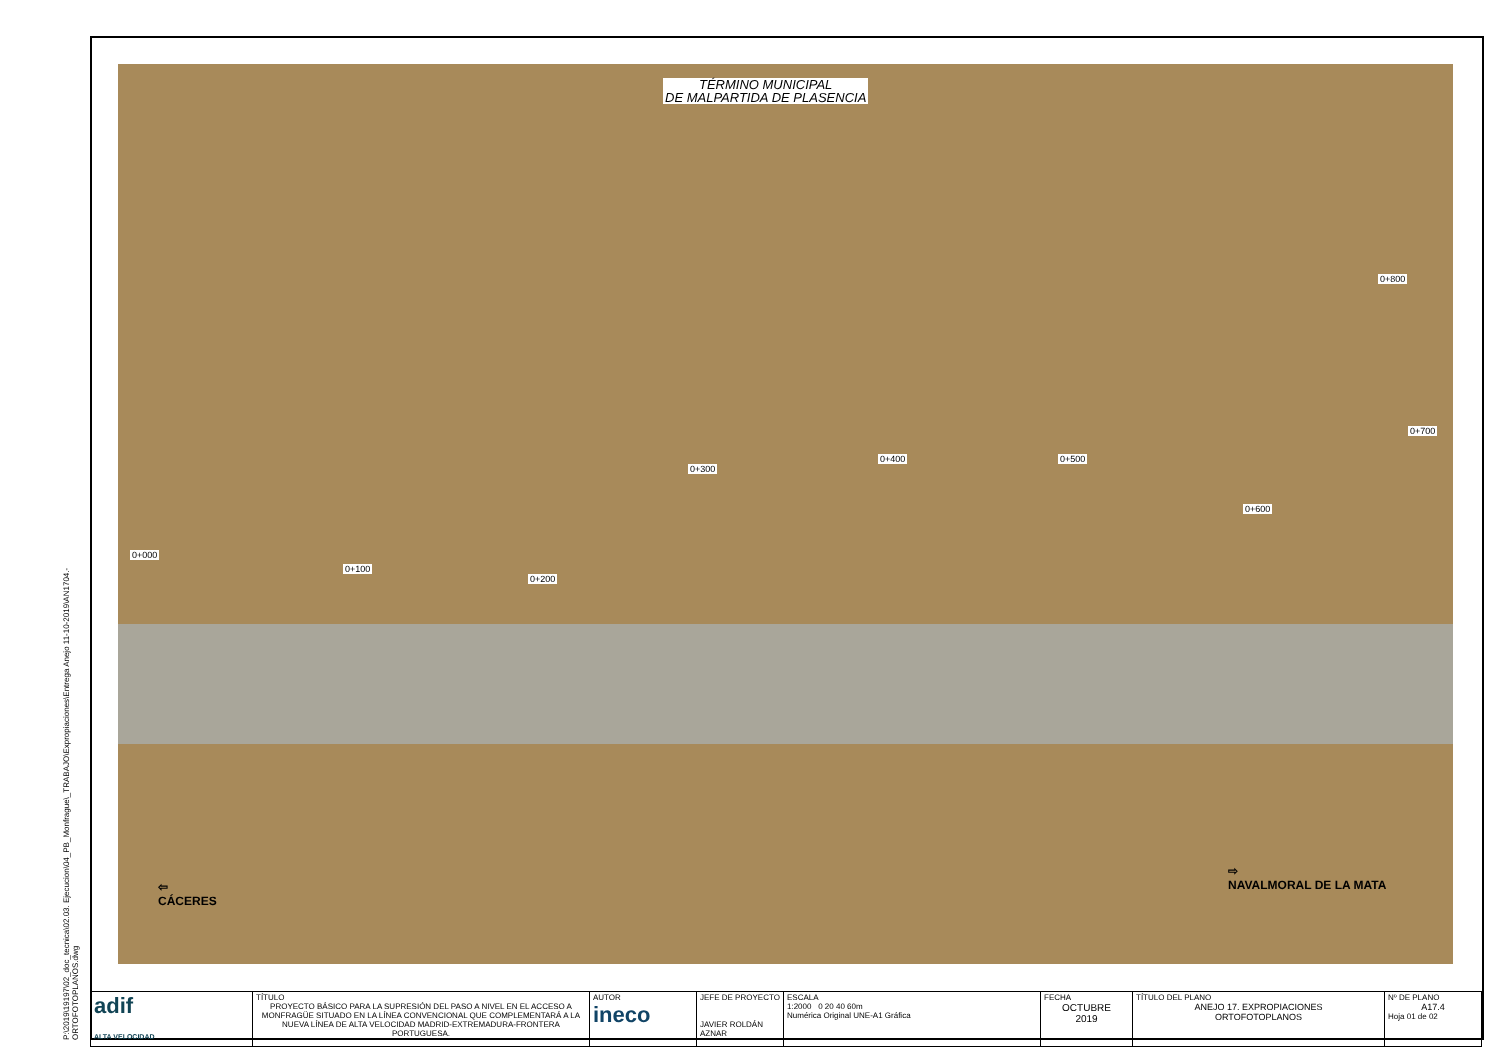P:\2019\19197\02_doc_tecnica\02.03. Ejecucion\04_PB_Monfrague\_TRABAJO\Expropiaciones\Entrega Anejo 11-10-2019\AN1704.- ORTOFOTOPLANOS.dwg
TÉRMINO MUNICIPAL
DE MALPARTIDA DE PLASENCIA
0+000
0+100
0+200
0+300
0+400 0+500
0+600
0+700
0+800
⇦
CÁCERES
⇨
NAVALMORAL DE LA MATA
| adif ALTA VELOCIDAD | TÍTULO PROYECTO BÁSICO PARA LA SUPRESIÓN DEL PASO A NIVEL EN EL ACCESO A MONFRAGÜE SITUADO EN LA LÍNEA CONVENCIONAL QUE COMPLEMENTARÁ A LA NUEVA LÍNEA DE ALTA VELOCIDAD MADRID-EXTREMADURA-FRONTERA PORTUGUESA. | AUTOR ineco | JEFE DE PROYECTO JAVIER ROLDÁN AZNAR | ESCALA 1:2000 0 20 40 60m Numérica Original UNE-A1 Gráfica | FECHA OCTUBRE 2019 | TÍTULO DEL PLANO ANEJO 17. EXPROPIACIONES ORTOFOTOPLANOS | Nº DE PLANO A17.4 Hoja 01 de 02 |